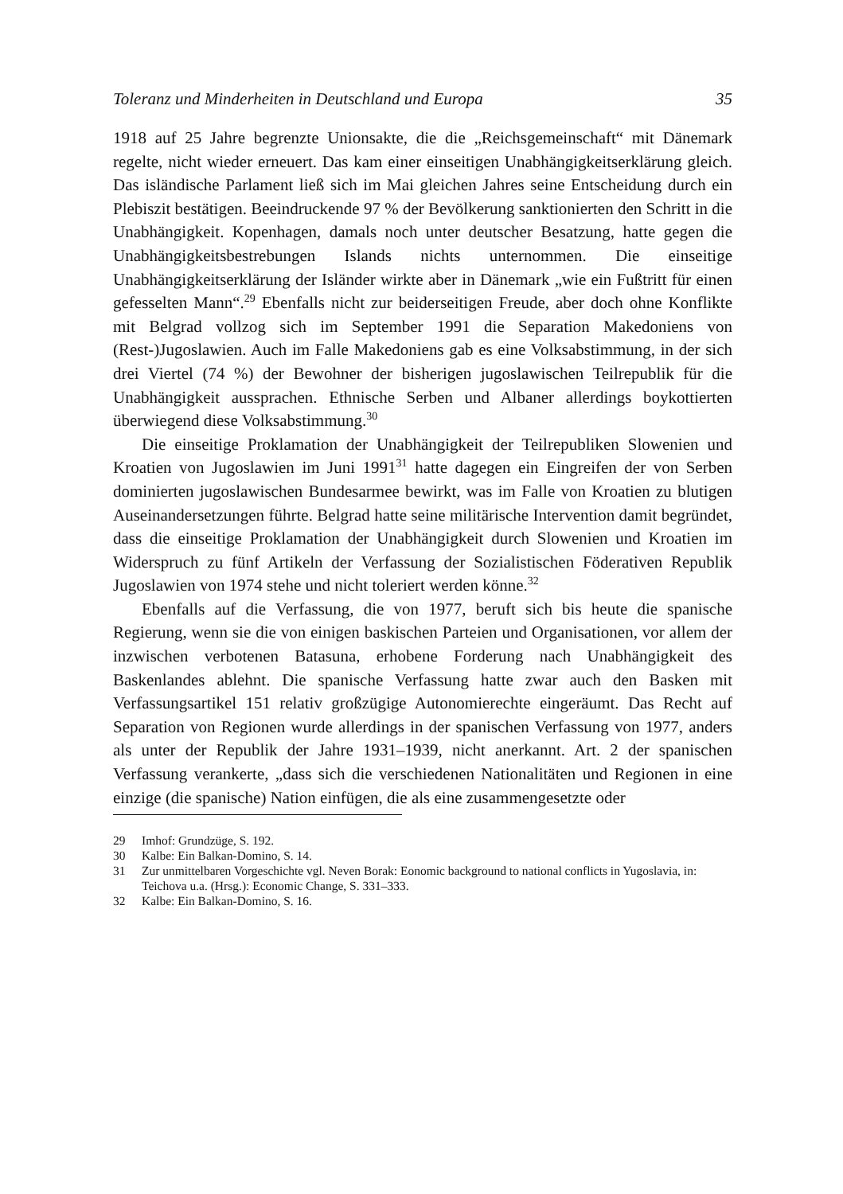Toleranz und Minderheiten in Deutschland und Europa 35
1918 auf 25 Jahre begrenzte Unionsakte, die die „Reichsgemeinschaft“ mit Dänemark regelte, nicht wieder erneuert. Das kam einer einseitigen Unabhängigkeitserklärung gleich. Das isländische Parlament ließ sich im Mai gleichen Jahres seine Entscheidung durch ein Plebiszit bestätigen. Beeindruckende 97 % der Bevölkerung sanktionierten den Schritt in die Unabhängigkeit. Kopenhagen, damals noch unter deutscher Besatzung, hatte gegen die Unabhängigkeitsbestrebungen Islands nichts unternommen. Die einseitige Unabhängigkeitserklärung der Isländer wirkte aber in Dänemark „wie ein Fußtritt für einen gefesselten Mann“.<sup>29</sup> Ebenfalls nicht zur beiderseitigen Freude, aber doch ohne Konflikte mit Belgrad vollzog sich im September 1991 die Separation Makedoniens von (Rest-)Jugoslawien. Auch im Falle Makedoniens gab es eine Volksabstimmung, in der sich drei Viertel (74 %) der Bewohner der bisherigen jugoslawischen Teilrepublik für die Unabhängigkeit aussprachen. Ethnische Serben und Albaner allerdings boykottierten überwiegend diese Volksabstimmung.<sup>30</sup>
Die einseitige Proklamation der Unabhängigkeit der Teilrepubliken Slowenien und Kroatien von Jugoslawien im Juni 1991<sup>31</sup> hatte dagegen ein Eingreifen der von Serben dominierten jugoslawischen Bundesarmee bewirkt, was im Falle von Kroatien zu blutigen Auseinandersetzungen führte. Belgrad hatte seine militärische Intervention damit begründet, dass die einseitige Proklamation der Unabhängigkeit durch Slowenien und Kroatien im Widerspruch zu fünf Artikeln der Verfassung der Sozialistischen Föderativen Republik Jugoslawien von 1974 stehe und nicht toleriert werden könne.<sup>32</sup>
Ebenfalls auf die Verfassung, die von 1977, beruft sich bis heute die spanische Regierung, wenn sie die von einigen baskischen Parteien und Organisationen, vor allem der inzwischen verbotenen Batasuna, erhobene Forderung nach Unabhängigkeit des Baskenlandes ablehnt. Die spanische Verfassung hatte zwar auch den Basken mit Verfassungsartikel 151 relativ großzügige Autonomierechte eingeräumt. Das Recht auf Separation von Regionen wurde allerdings in der spanischen Verfassung von 1977, anders als unter der Republik der Jahre 1931–1939, nicht anerkannt. Art. 2 der spanischen Verfassung verankerte, „dass sich die verschiedenen Nationalitäten und Regionen in eine einzige (die spanische) Nation einfügen, die als eine zusammengesetzte oder
29 Imhof: Grundzüge, S. 192.
30 Kalbe: Ein Balkan-Domino, S. 14.
31 Zur unmittelbaren Vorgeschichte vgl. Neven Borak: Eonomic background to national conflicts in Yugoslavia, in: Teichova u.a. (Hrsg.): Economic Change, S. 331–333.
32 Kalbe: Ein Balkan-Domino, S. 16.